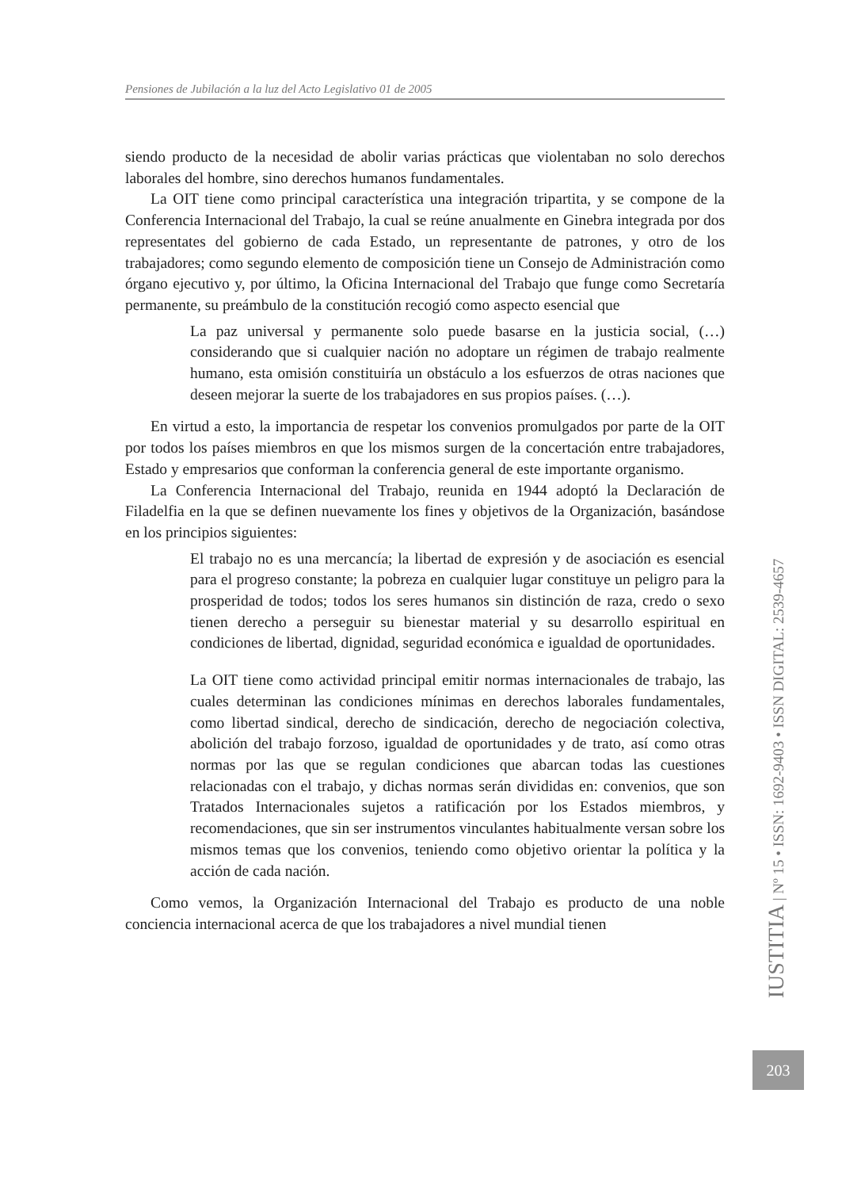Pensiones de Jubilación a la luz del Acto Legislativo 01 de 2005
siendo producto de la necesidad de abolir varias prácticas que violentaban no solo derechos laborales del hombre, sino derechos humanos fundamentales.
La OIT tiene como principal característica una integración tripartita, y se compone de la Conferencia Internacional del Trabajo, la cual se reúne anualmente en Ginebra integrada por dos representates del gobierno de cada Estado, un representante de patrones, y otro de los trabajadores; como segundo elemento de composición tiene un Consejo de Administración como órgano ejecutivo y, por último, la Oficina Internacional del Trabajo que funge como Secretaría permanente, su preámbulo de la constitución recogió como aspecto esencial que
La paz universal y permanente solo puede basarse en la justicia social, (…) considerando que si cualquier nación no adoptare un régimen de trabajo realmente humano, esta omisión constituiría un obstáculo a los esfuerzos de otras naciones que deseen mejorar la suerte de los trabajadores en sus propios países. (…).
En virtud a esto, la importancia de respetar los convenios promulgados por parte de la OIT por todos los países miembros en que los mismos surgen de la concertación entre trabajadores, Estado y empresarios que conforman la conferencia general de este importante organismo.
La Conferencia Internacional del Trabajo, reunida en 1944 adoptó la Declaración de Filadelfia en la que se definen nuevamente los fines y objetivos de la Organización, basándose en los principios siguientes:
El trabajo no es una mercancía; la libertad de expresión y de asociación es esencial para el progreso constante; la pobreza en cualquier lugar constituye un peligro para la prosperidad de todos; todos los seres humanos sin distinción de raza, credo o sexo tienen derecho a perseguir su bienestar material y su desarrollo espiritual en condiciones de libertad, dignidad, seguridad económica e igualdad de oportunidades.
La OIT tiene como actividad principal emitir normas internacionales de trabajo, las cuales determinan las condiciones mínimas en derechos laborales fundamentales, como libertad sindical, derecho de sindicación, derecho de negociación colectiva, abolición del trabajo forzoso, igualdad de oportunidades y de trato, así como otras normas por las que se regulan condiciones que abarcan todas las cuestiones relacionadas con el trabajo, y dichas normas serán divididas en: convenios, que son Tratados Internacionales sujetos a ratificación por los Estados miembros, y recomendaciones, que sin ser instrumentos vinculantes habitualmente versan sobre los mismos temas que los convenios, teniendo como objetivo orientar la política y la acción de cada nación.
Como vemos, la Organización Internacional del Trabajo es producto de una noble conciencia internacional acerca de que los trabajadores a nivel mundial tienen
IUSTITIA | Nº 15 • ISSN: 1692-9403 • ISSN DIGITAL: 2539-4657
203